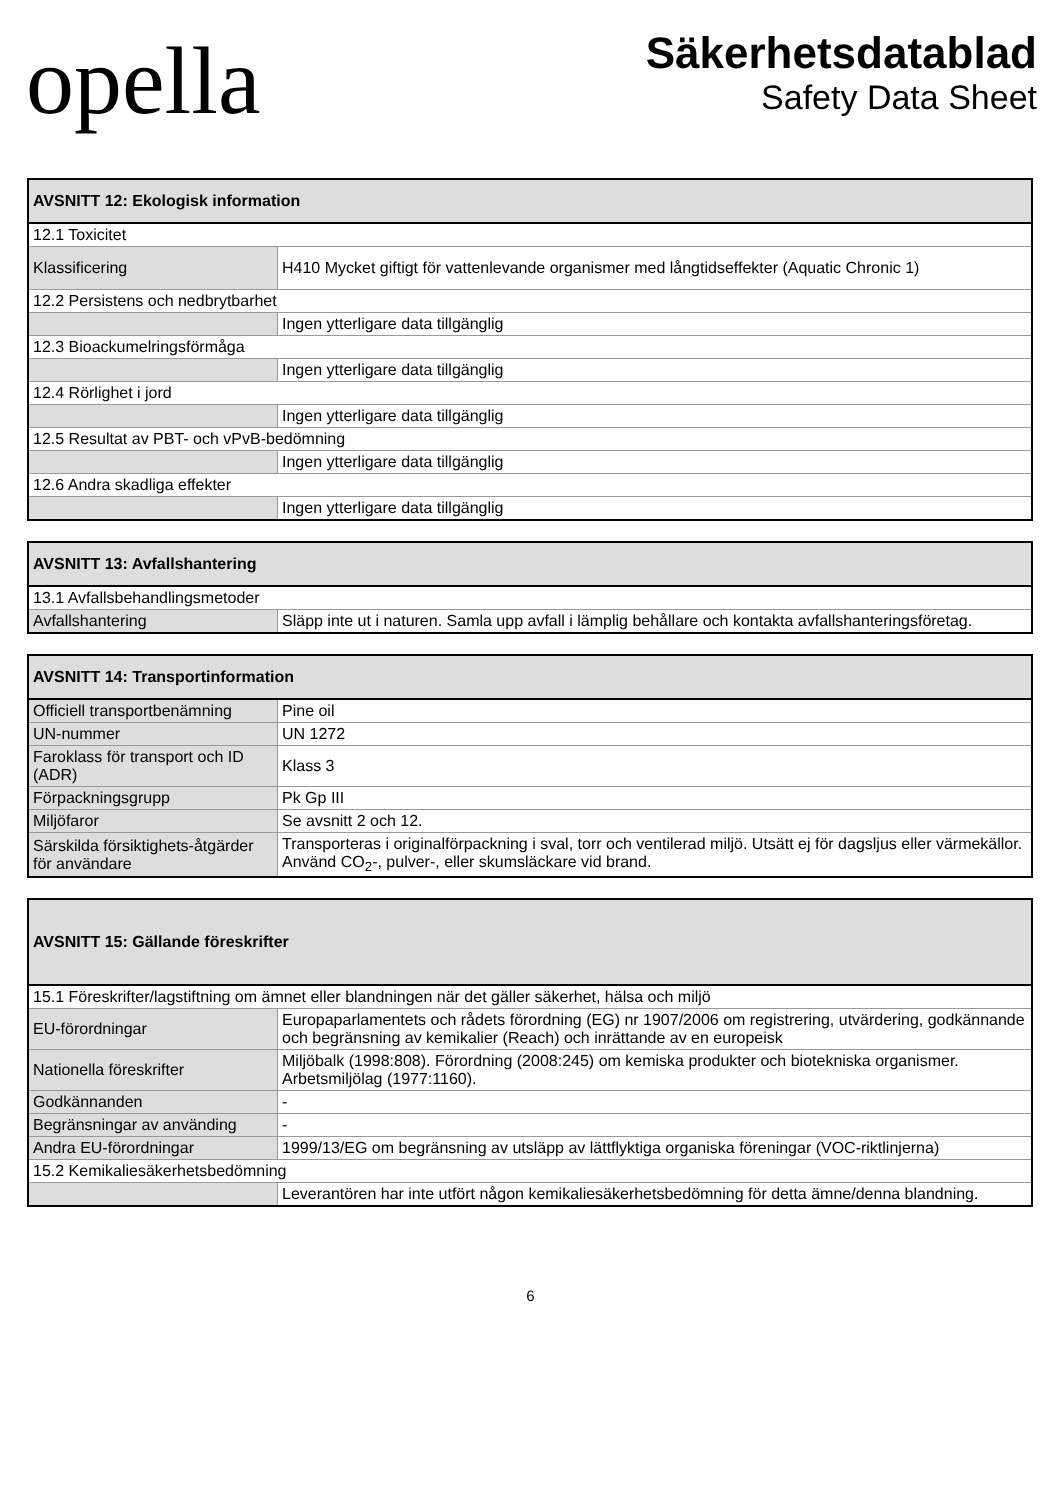opella
Säkerhetsdatablad
Safety Data Sheet
| AVSNITT 12: Ekologisk information | |
| --- | --- |
| 12.1 Toxicitet | |
| Klassificering | H410 Mycket giftigt för vattenlevande organismer med långtidseffekter (Aquatic Chronic 1) |
| 12.2 Persistens och nedbrytbarhet | |
| | Ingen ytterligare data tillgänglig |
| 12.3 Bioackumelringsförmåga | |
| | Ingen ytterligare data tillgänglig |
| 12.4 Rörlighet i jord | |
| | Ingen ytterligare data tillgänglig |
| 12.5 Resultat av PBT- och vPvB-bedömning | |
| | Ingen ytterligare data tillgänglig |
| 12.6 Andra skadliga effekter | |
| | Ingen ytterligare data tillgänglig |
| AVSNITT 13: Avfallshantering | |
| --- | --- |
| 13.1 Avfallsbehandlingsmetoder | |
| Avfallshantering | Släpp inte ut i naturen. Samla upp avfall i lämplig behållare och kontakta avfallshanteringsföretag. |
| AVSNITT 14: Transportinformation | |
| --- | --- |
| Officiell transportbenämning | Pine oil |
| UN-nummer | UN 1272 |
| Faroklass för transport och ID (ADR) | Klass 3 |
| Förpackningsgrupp | Pk Gp III |
| Miljöfaror | Se avsnitt 2 och 12. |
| Särskilda försiktighets-åtgärder för användare | Transporteras i originalförpackning i sval, torr och ventilerad miljö. Utsätt ej för dagsljus eller värmekällor. Använd CO<sub>2</sub>-, pulver-, eller skumsläckare vid brand. |
| AVSNITT 15: Gällande föreskrifter | |
| --- | --- |
| 15.1 Föreskrifter/lagstiftning om ämnet eller blandningen när det gäller säkerhet, hälsa och miljö | |
| EU-förordningar | Europaparlamentets och rådets förordning (EG) nr 1907/2006 om registrering, utvärdering, godkännande och begränsning av kemikalier (Reach) och inrättande av en europeisk |
| Nationella föreskrifter | Miljöbalk (1998:808). Förordning (2008:245) om kemiska produkter och biotekniska organismer. Arbetsmiljölag (1977:1160). |
| Godkännanden | - |
| Begränsningar av använding | - |
| Andra EU-förordningar | 1999/13/EG om begränsning av utsläpp av lättflyktiga organiska föreningar (VOC-riktlinjerna) |
| 15.2 Kemikaliesäkerhetsbedömning | |
| | Leverantören har inte utfört någon kemikaliesäkerhetsbedömning för detta ämne/denna blandning. |
6